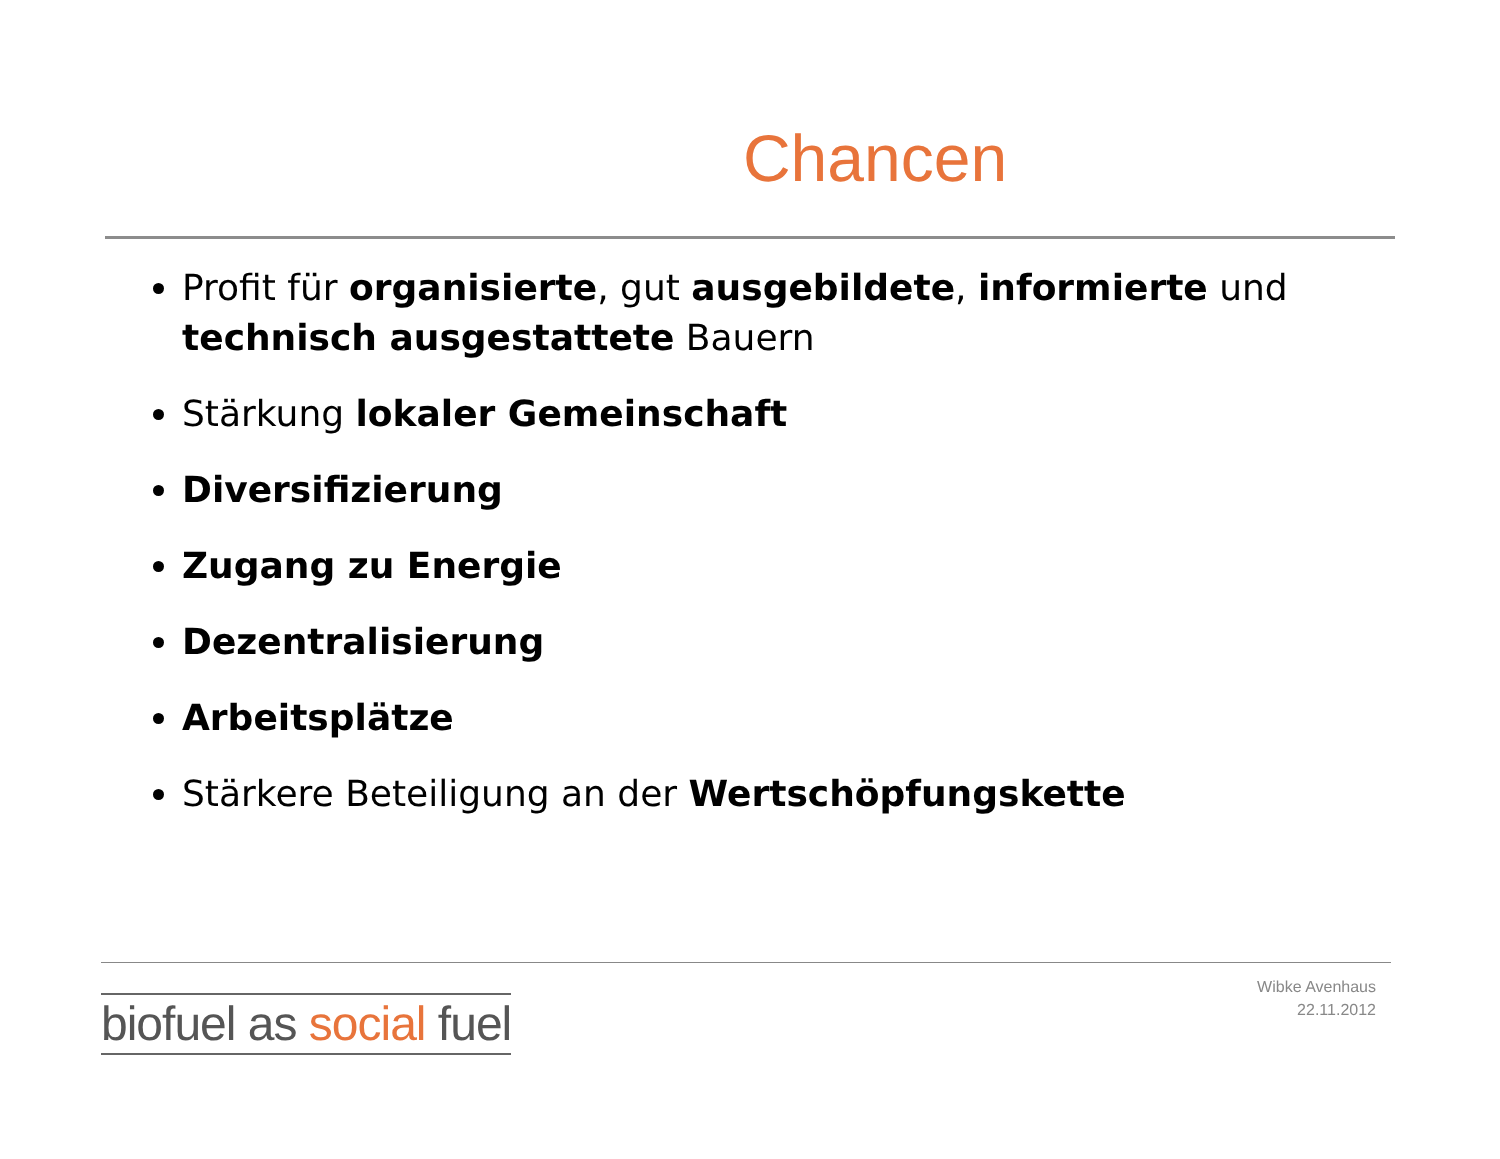Chancen
Profit für organisierte, gut ausgebildete, informierte und technisch ausgestattete Bauern
Stärkung lokaler Gemeinschaft
Diversifizierung
Zugang zu Energie
Dezentralisierung
Arbeitsplätze
Stärkere Beteiligung an der Wertschöpfungskette
Wibke Avenhaus
22.11.2012
biofuel as social fuel